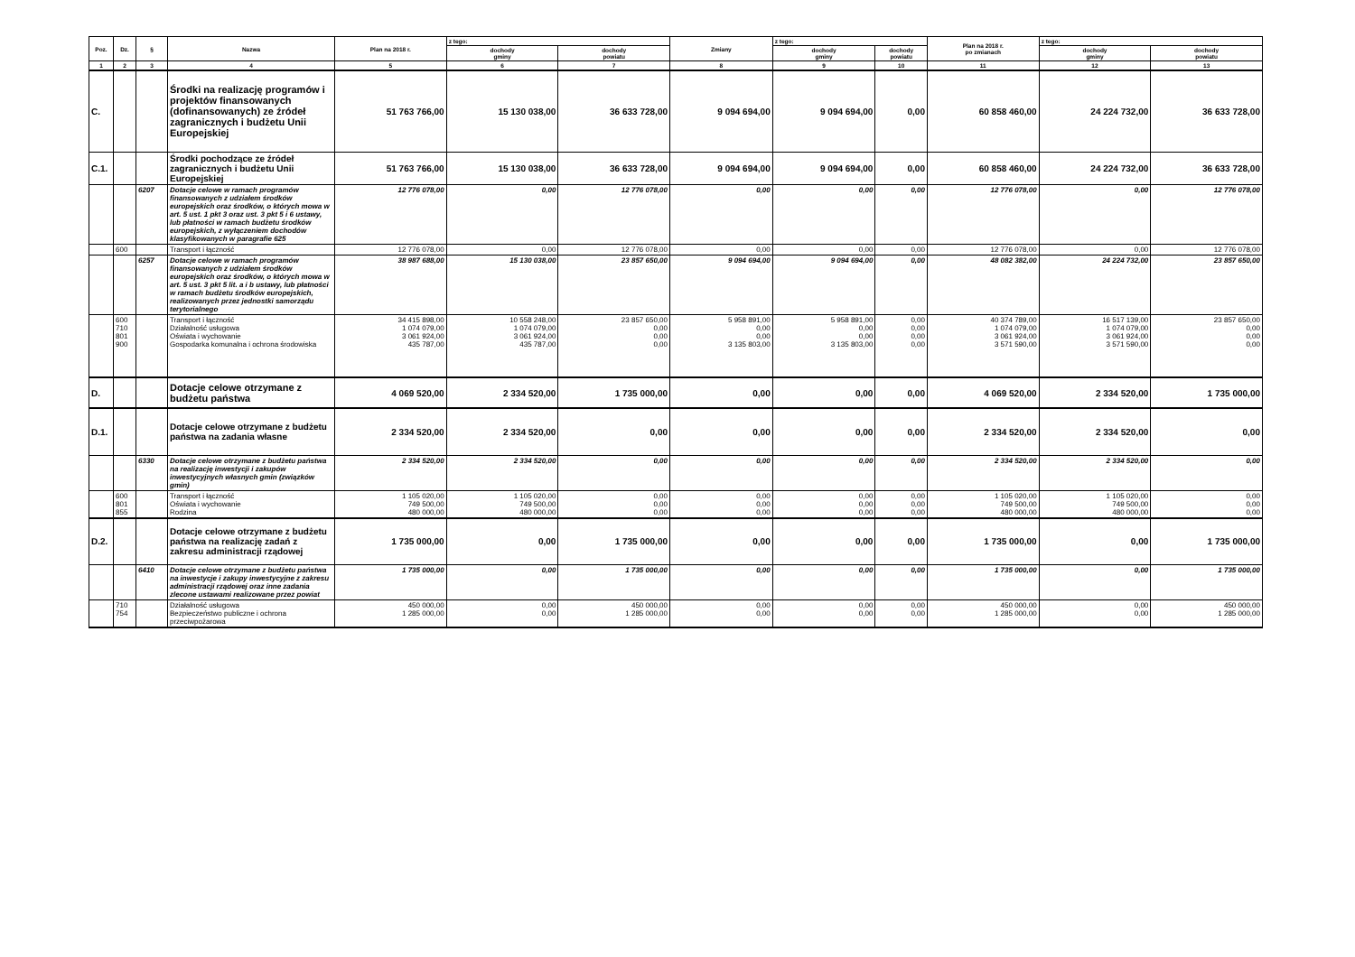| Poz. | Dz. | § | Nazwa | Plan na 2018 r. | z tego: | | Zmiany | z tego: | | Plan na 2018 r. po zmianach | z tego: | |
| --- | --- | --- | --- | --- | --- | --- | --- | --- | --- | --- | --- | --- |
| | | | | | dochody gminy | dochody powiatu | | dochody gminy | dochody powiatu | | dochody gminy | dochody powiatu |
| 1 | 2 | 3 | 4 | 5 | 6 | 7 | 8 | 9 | 10 | 11 | 12 | 13 |
| C. | | | Środki na realizację programów i projektów finansowanych (dofinansowanych) ze źródeł zagranicznych i budżetu Unii Europejskiej | 51 763 766,00 | 15 130 038,00 | 36 633 728,00 | 9 094 694,00 | 9 094 694,00 | 0,00 | 60 858 460,00 | 24 224 732,00 | 36 633 728,00 |
| C.1. | | | Środki pochodzące ze źródeł zagranicznych i budżetu Unii Europejskiej | 51 763 766,00 | 15 130 038,00 | 36 633 728,00 | 9 094 694,00 | 9 094 694,00 | 0,00 | 60 858 460,00 | 24 224 732,00 | 36 633 728,00 |
| | | 6207 | Dotacje celowe w ramach programów finansowanych z udziałem środków europejskich oraz środków, o których mowa w art. 5 ust. 1 pkt 3 oraz ust. 3 pkt 5 i 6 ustawy, lub płatności w ramach budżetu środków europejskich, z wyłączeniem dochodów klasyfikowanych w paragrafie 625 | 12 776 078,00 | 0,00 | 12 776 078,00 | 0,00 | 0,00 | 0,00 | 12 776 078,00 | 0,00 | 12 776 078,00 |
| | 600 | | Transport i łączność | 12 776 078,00 | 0,00 | 12 776 078,00 | 0,00 | 0,00 | 0,00 | 12 776 078,00 | 0,00 | 12 776 078,00 |
| | | 6257 | Dotacje celowe w ramach programów finansowanych z udziałem środków europejskich oraz środków, o których mowa w art. 5 ust. 3 pkt 5 lit. a i b ustawy, lub płatności w ramach budżetu środków europejskich, realizowanych przez jednostki samorządu terytorialnego | 38 987 688,00 | 15 130 038,00 | 23 857 650,00 | 9 094 694,00 | 9 094 694,00 | 0,00 | 48 082 382,00 | 24 224 732,00 | 23 857 650,00 |
| | 600 710 801 900 | | Transport i łączność Działalność usługowa Oświata i wychowanie Gospodarka komunalna i ochrona środowiska | 34 415 898,00 1 074 079,00 3 061 924,00 435 787,00 | 10 558 248,00 1 074 079,00 3 061 924,00 435 787,00 | 23 857 650,00 0,00 0,00 0,00 | 5 958 891,00 0,00 0,00 3 135 803,00 | 5 958 891,00 0,00 0,00 3 135 803,00 | 0,00 0,00 0,00 0,00 | 40 374 789,00 1 074 079,00 3 061 924,00 3 571 590,00 | 16 517 139,00 1 074 079,00 3 061 924,00 3 571 590,00 | 23 857 650,00 0,00 0,00 0,00 |
| D. | | | Dotacje celowe otrzymane z budżetu państwa | 4 069 520,00 | 2 334 520,00 | 1 735 000,00 | 0,00 | 0,00 | 0,00 | 4 069 520,00 | 2 334 520,00 | 1 735 000,00 |
| D.1. | | | Dotacje celowe otrzymane z budżetu państwa na zadania własne | 2 334 520,00 | 2 334 520,00 | 0,00 | 0,00 | 0,00 | 0,00 | 2 334 520,00 | 2 334 520,00 | 0,00 |
| | | 6330 | Dotacje celowe otrzymane z budżetu państwa na realizację inwestycji i zakupów inwestycyjnych własnych gmin (związków gmin) | 2 334 520,00 | 2 334 520,00 | 0,00 | 0,00 | 0,00 | 0,00 | 2 334 520,00 | 2 334 520,00 | 0,00 |
| | 600 801 855 | | Transport i łączność Oświata i wychowanie Rodzina | 1 105 020,00 749 500,00 480 000,00 | 1 105 020,00 749 500,00 480 000,00 | 0,00 0,00 0,00 | 0,00 0,00 0,00 | 0,00 0,00 0,00 | 0,00 0,00 0,00 | 1 105 020,00 749 500,00 480 000,00 | 1 105 020,00 749 500,00 480 000,00 | 0,00 0,00 0,00 |
| D.2. | | | Dotacje celowe otrzymane z budżetu państwa na realizację zadań z zakresu administracji rządowej | 1 735 000,00 | 0,00 | 1 735 000,00 | 0,00 | 0,00 | 0,00 | 1 735 000,00 | 0,00 | 1 735 000,00 |
| | | 6410 | Dotacje celowe otrzymane z budżetu państwa na inwestycje i zakupy inwestycyjne z zakresu administracji rządowej oraz inne zadania zlecone ustawami realizowane przez powiat | 1 735 000,00 | 0,00 | 1 735 000,00 | 0,00 | 0,00 | 0,00 | 1 735 000,00 | 0,00 | 1 735 000,00 |
| | 710 754 | | Działalność usługowa Bezpieczeństwo publiczne i ochrona przeciwpożarowa | 450 000,00 1 285 000,00 | 0,00 0,00 | 450 000,00 1 285 000,00 | 0,00 0,00 | 0,00 0,00 | 0,00 0,00 | 450 000,00 1 285 000,00 | 0,00 0,00 | 450 000,00 1 285 000,00 |